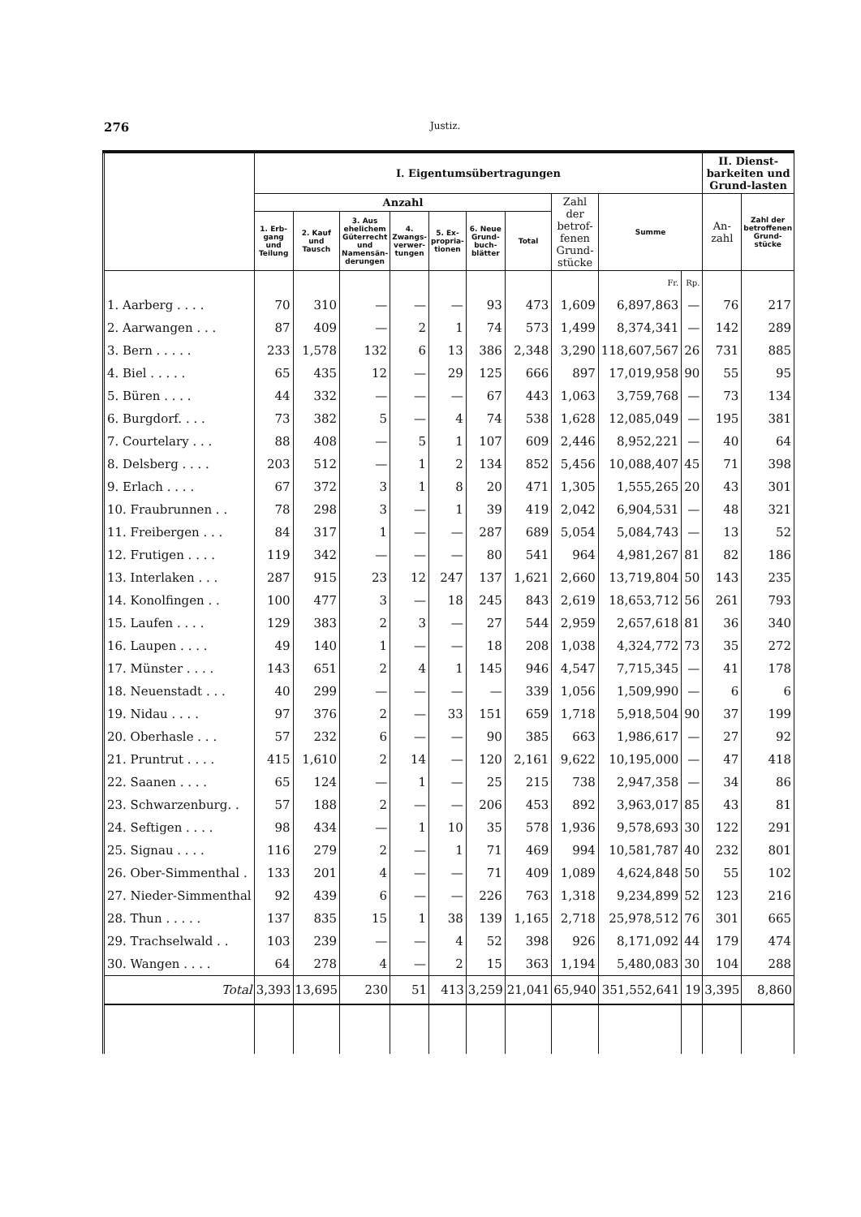276 Justiz.
| | I. Eigentumsübertragungen | | | | | | | | | | II. Dienst-barkeiten und Grund-lasten | |
| --- | --- | --- | --- | --- | --- | --- | --- | --- | --- | --- | --- | --- |
| | Anzahl | | | | | | | Zahl der betrof-fenen Grund-stücke | Summe | | An-zahl | Zahl der betroffenen Grund-stücke |
| | 1. Erb-gang und Teilung | 2. Kauf und Tausch | 3. Aus ehelichem Güterrecht und Namensän-derungen | 4. Zwangs-verwer-tungen | 5. Ex-propria-tionen | 6. Neue Grund-buch-blätter | Total | | | | | |
| | | | | | | | | | Fr. | Rp. | | |
| 1. Aarberg . . . . | 70 | 310 | — | — | — | 93 | 473 | 1,609 | 6,897,863 | — | 76 | 217 |
| 2. Aarwangen . . . | 87 | 409 | — | 2 | 1 | 74 | 573 | 1,499 | 8,374,341 | — | 142 | 289 |
| 3. Bern . . . . . | 233 | 1,578 | 132 | 6 | 13 | 386 | 2,348 | 3,290 | 118,607,567 | 26 | 731 | 885 |
| 4. Biel . . . . . | 65 | 435 | 12 | — | 29 | 125 | 666 | 897 | 17,019,958 | 90 | 55 | 95 |
| 5. Büren . . . . | 44 | 332 | — | — | — | 67 | 443 | 1,063 | 3,759,768 | — | 73 | 134 |
| 6. Burgdorf. . . . | 73 | 382 | 5 | — | 4 | 74 | 538 | 1,628 | 12,085,049 | — | 195 | 381 |
| 7. Courtelary . . . | 88 | 408 | — | 5 | 1 | 107 | 609 | 2,446 | 8,952,221 | — | 40 | 64 |
| 8. Delsberg . . . . | 203 | 512 | — | 1 | 2 | 134 | 852 | 5,456 | 10,088,407 | 45 | 71 | 398 |
| 9. Erlach . . . . | 67 | 372 | 3 | 1 | 8 | 20 | 471 | 1,305 | 1,555,265 | 20 | 43 | 301 |
| 10. Fraubrunnen . . | 78 | 298 | 3 | — | 1 | 39 | 419 | 2,042 | 6,904,531 | — | 48 | 321 |
| 11. Freibergen . . . | 84 | 317 | 1 | — | — | 287 | 689 | 5,054 | 5,084,743 | — | 13 | 52 |
| 12. Frutigen . . . . | 119 | 342 | — | — | — | 80 | 541 | 964 | 4,981,267 | 81 | 82 | 186 |
| 13. Interlaken . . . | 287 | 915 | 23 | 12 | 247 | 137 | 1,621 | 2,660 | 13,719,804 | 50 | 143 | 235 |
| 14. Konolfingen . . | 100 | 477 | 3 | — | 18 | 245 | 843 | 2,619 | 18,653,712 | 56 | 261 | 793 |
| 15. Laufen . . . . | 129 | 383 | 2 | 3 | — | 27 | 544 | 2,959 | 2,657,618 | 81 | 36 | 340 |
| 16. Laupen . . . . | 49 | 140 | 1 | — | — | 18 | 208 | 1,038 | 4,324,772 | 73 | 35 | 272 |
| 17. Münster . . . . | 143 | 651 | 2 | 4 | 1 | 145 | 946 | 4,547 | 7,715,345 | — | 41 | 178 |
| 18. Neuenstadt . . . | 40 | 299 | — | — | — | — | 339 | 1,056 | 1,509,990 | — | 6 | 6 |
| 19. Nidau . . . . | 97 | 376 | 2 | — | 33 | 151 | 659 | 1,718 | 5,918,504 | 90 | 37 | 199 |
| 20. Oberhasle . . . | 57 | 232 | 6 | — | — | 90 | 385 | 663 | 1,986,617 | — | 27 | 92 |
| 21. Pruntrut . . . . | 415 | 1,610 | 2 | 14 | — | 120 | 2,161 | 9,622 | 10,195,000 | — | 47 | 418 |
| 22. Saanen . . . . | 65 | 124 | — | 1 | — | 25 | 215 | 738 | 2,947,358 | — | 34 | 86 |
| 23. Schwarzenburg. . | 57 | 188 | 2 | — | — | 206 | 453 | 892 | 3,963,017 | 85 | 43 | 81 |
| 24. Seftigen . . . . | 98 | 434 | — | 1 | 10 | 35 | 578 | 1,936 | 9,578,693 | 30 | 122 | 291 |
| 25. Signau . . . . | 116 | 279 | 2 | — | 1 | 71 | 469 | 994 | 10,581,787 | 40 | 232 | 801 |
| 26. Ober-Simmenthal . | 133 | 201 | 4 | — | — | 71 | 409 | 1,089 | 4,624,848 | 50 | 55 | 102 |
| 27. Nieder-Simmenthal | 92 | 439 | 6 | — | — | 226 | 763 | 1,318 | 9,234,899 | 52 | 123 | 216 |
| 28. Thun . . . . . | 137 | 835 | 15 | 1 | 38 | 139 | 1,165 | 2,718 | 25,978,512 | 76 | 301 | 665 |
| 29. Trachselwald . . | 103 | 239 | — | — | 4 | 52 | 398 | 926 | 8,171,092 | 44 | 179 | 474 |
| 30. Wangen . . . . | 64 | 278 | 4 | — | 2 | 15 | 363 | 1,194 | 5,480,083 | 30 | 104 | 288 |
| Total | 3,393 | 13,695 | 230 | 51 | 413 | 3,259 | 21,041 | 65,940 | 351,552,641 | 19 | 3,395 | 8,860 |